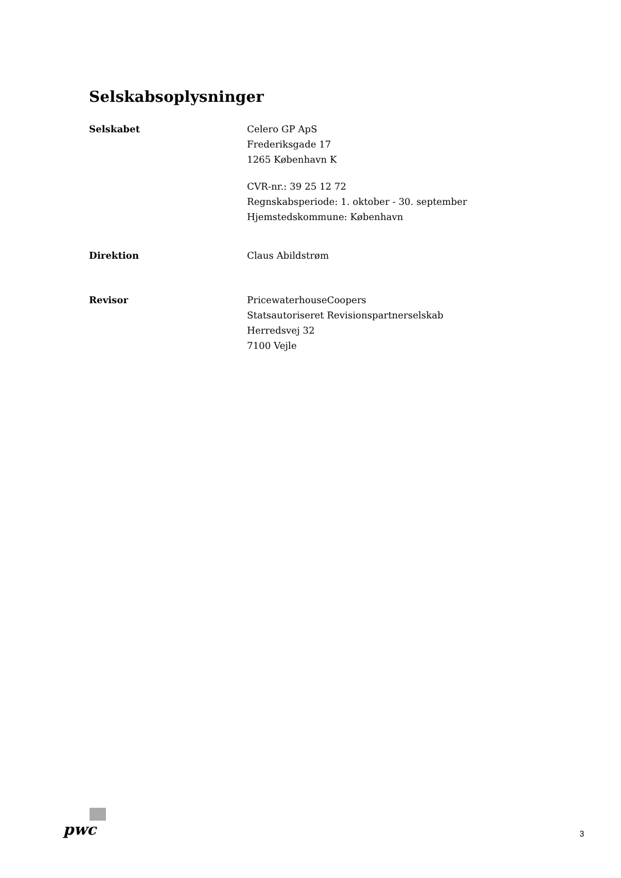Selskabsoplysninger
Selskabet Celero GP ApS
Frederiksgade 17
1265 København K
CVR-nr.: 39 25 12 72
Regnskabsperiode: 1. oktober - 30. september
Hjemstedskommune: København
Direktion Claus Abildstrøm
Revisor PricewaterhouseCoopers
Statsautoriseret Revisionspartnerselskab
Herredsvej 32
7100 Vejle
pwc
3